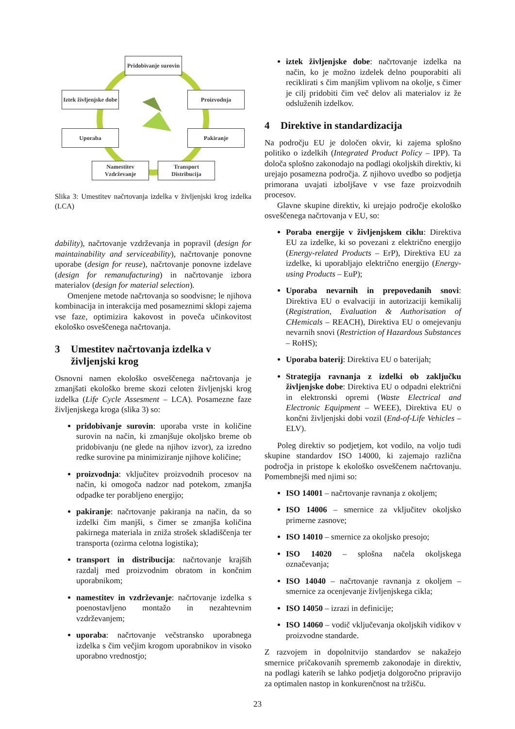Pridobivanje surovin
Iztek življenjske dobe
Proizvodnja
Uporaba Pakiranje
Namestitev Vzdrževanje
Transport Distribucija
Slika 3: Umestitev načrtovanja izdelka v življenjski krog izdelka (LCA)
dability), načrtovanje vzdrževanja in popravil (design for maintainability and serviceability), načrtovanje ponovne uporabe (design for reuse), načrtovanje ponovne izdelave (design for remanufacturing) in načrtovanje izbora materialov (design for material selection).
Omenjene metode načrtovanja so soodvisne; le njihova kombinacija in interakcija med posameznimi sklopi zajema vse faze, optimizira kakovost in poveča učinkovitost ekološko osveščenega načrtovanja.
3 Umestitev načrtovanja izdelka v življenjski krog
Osnovni namen ekološko osveščenega načrtovanja je zmanjšati ekološko breme skozi celoten življenjski krog izdelka (Life Cycle Assesment – LCA). Posamezne faze življenjskega kroga (slika 3) so:
pridobivanje surovin: uporaba vrste in količine surovin na način, ki zmanjšuje okoljsko breme ob pridobivanju (ne glede na njihov izvor), za izredno redke surovine pa minimiziranje njihove količine;
proizvodnja: vključitev proizvodnih procesov na način, ki omogoča nadzor nad potekom, zmanjša odpadke ter porabljeno energijo;
pakiranje: načrtovanje pakiranja na način, da so izdelki čim manjši, s čimer se zmanjša količina pakirnega materiala in zniža strošek skladiščenja ter transporta (ozirma celotna logistika);
transport in distribucija: načrtovanje krajših razdalj med proizvodnim obratom in končnim uporabnikom;
namestitev in vzdrževanje: načrtovanje izdelka s poenostavljeno montažo in nezahtevnim vzdrževanjem;
uporaba: načrtovanje večstransko uporabnega izdelka s čim večjim krogom uporabnikov in visoko uporabno vrednostjo;
iztek življenjske dobe: načrtovanje izdelka na način, ko je možno izdelek delno pouporabiti ali reciklirati s čim manjšim vplivom na okolje, s čimer je cilj pridobiti čim več delov ali materialov iz že odsluženih izdelkov.
4 Direktive in standardizacija
Na področju EU je določen okvir, ki zajema splošno politiko o izdelkih (Integrated Product Policy – IPP). Ta določa splošno zakonodajo na podlagi okoljskih direktiv, ki urejajo posamezna področja. Z njihovo uvedbo so podjetja primorana uvajati izboljšave v vse faze proizvodnih procesov.
Glavne skupine direktiv, ki urejajo področje ekološko osveščenega načrtovanja v EU, so:
Poraba energije v življenjskem ciklu: Direktiva EU za izdelke, ki so povezani z električno energijo (Energy-related Products – ErP), Direktiva EU za izdelke, ki uporabljajo električno energijo (Energy-using Products – EuP);
Uporaba nevarnih in prepovedanih snovi: Direktiva EU o evalvaciji in autorizaciji kemikalij (Registration, Evaluation & Authorisation of CHemicals – REACH), Direktiva EU o omejevanju nevarnih snovi (Restriction of Hazardous Substances – RoHS);
Uporaba baterij: Direktiva EU o baterijah;
Strategija ravnanja z izdelki ob zaključku življenjske dobe: Direktiva EU o odpadni električni in elektronski opremi (Waste Electrical and Electronic Equipment – WEEE), Direktiva EU o končni življenjski dobi vozil (End-of-Life Vehicles – ELV).
Poleg direktiv so podjetjem, kot vodilo, na voljo tudi skupine standardov ISO 14000, ki zajemajo različna področja in pristope k ekološko osveščenem načrtovanju. Pomembnejši med njimi so:
ISO 14001 – načrtovanje ravnanja z okoljem;
ISO 14006 – smernice za vključitev okoljsko primerne zasnove;
ISO 14010 – smernice za okoljsko presojo;
ISO 14020 – splošna načela okoljskega označevanja;
ISO 14040 – načrtovanje ravnanja z okoljem – smernice za ocenjevanje življenjskega cikla;
ISO 14050 – izrazi in definicije;
ISO 14060 – vodič vključevanja okoljskih vidikov v proizvodne standarde.
Z razvojem in dopolnitvijo standardov se nakažejo smernice pričakovanih sprememb zakonodaje in direktiv, na podlagi katerih se lahko podjetja dolgoročno pripravijo za optimalen nastop in konkurenčnost na tržišču.
23